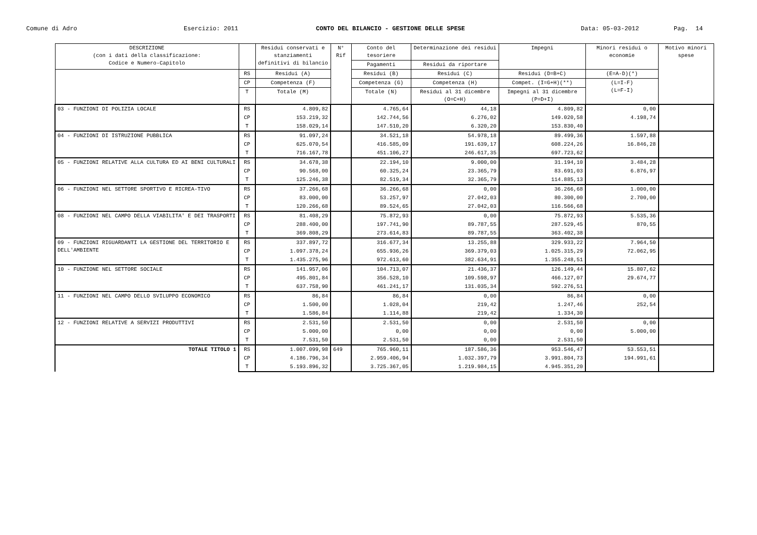Comune di Adro
Esercizio: 2011
CONTO DEL BILANCIO - GESTIONE DELLE SPESE
Data: 05-03-2012
Pag. 14
| DESCRIZIONE (con i dati della classificazione: Codice e Numero-Capitolo | | Residui conservati e stanziamenti definitivi di bilancio | N° Rif | Conto del tesoriere | Determinazione dei residui | Impegni | Minori residui o economie | Motivo minori spese |
| --- | --- | --- | --- | --- | --- | --- | --- | --- |
| | | | | Pagamenti | Residui da riportare | | | |
| | RS | Residui (A) | | Residui (B) | Residui (C) | Residui (D=B+C) | (E=A-D)(*) | |
| | CP | Competenza (F) | | Competenza (G) | Competenza (H) | Compet. (I=G+H)(**) | (L=I-F) (L=F-I) | |
| | T | Totale (M) | | Totale (N) | Residui al 31 dicembre (O=C+H) | Impegni al 31 dicembre (P=D+I) | | |
| 03 - FUNZIONI DI POLIZIA LOCALE | RS | 4.809,82 | | 4.765,64 | 44,18 | 4.809,82 | 0,00 | |
| | CP | 153.219,32 | | 142.744,56 | 6.276,02 | 149.020,58 | 4.198,74 | |
| | T | 158.029,14 | | 147.510,20 | 6.320,20 | 153.830,40 | | |
| 04 - FUNZIONI DI ISTRUZIONE PUBBLICA | RS | 91.097,24 | | 34.521,18 | 54.978,18 | 89.499,36 | 1.597,88 | |
| | CP | 625.070,54 | | 416.585,09 | 191.639,17 | 608.224,26 | 16.846,28 | |
| | T | 716.167,78 | | 451.106,27 | 246.617,35 | 697.723,62 | | |
| 05 - FUNZIONI RELATIVE ALLA CULTURA ED AI BENI CULTURALI | RS | 34.678,38 | | 22.194,10 | 9.000,00 | 31.194,10 | 3.484,28 | |
| | CP | 90.568,00 | | 60.325,24 | 23.365,79 | 83.691,03 | 6.876,97 | |
| | T | 125.246,38 | | 82.519,34 | 32.365,79 | 114.885,13 | | |
| 06 - FUNZIONI NEL SETTORE SPORTIVO E RICREA-TIVO | RS | 37.266,68 | | 36.266,68 | 0,00 | 36.266,68 | 1.000,00 | |
| | CP | 83.000,00 | | 53.257,97 | 27.042,03 | 80.300,00 | 2.700,00 | |
| | T | 120.266,68 | | 89.524,65 | 27.042,03 | 116.566,68 | | |
| 08 - FUNZIONI NEL CAMPO DELLA VIABILITA' E DEI TRASPORTI | RS | 81.408,29 | | 75.872,93 | 0,00 | 75.872,93 | 5.535,36 | |
| | CP | 288.400,00 | | 197.741,90 | 89.787,55 | 287.529,45 | 870,55 | |
| | T | 369.808,29 | | 273.614,83 | 89.787,55 | 363.402,38 | | |
| 09 - FUNZIONI RIGUARDANTI LA GESTIONE DEL TERRITORIO E DELL'AMBIENTE | RS | 337.897,72 | | 316.677,34 | 13.255,88 | 329.933,22 | 7.964,50 | |
| | CP | 1.097.378,24 | | 655.936,26 | 369.379,03 | 1.025.315,29 | 72.062,95 | |
| | T | 1.435.275,96 | | 972.613,60 | 382.634,91 | 1.355.248,51 | | |
| 10 - FUNZIONE NEL SETTORE SOCIALE | RS | 141.957,06 | | 104.713,07 | 21.436,37 | 126.149,44 | 15.807,62 | |
| | CP | 495.801,84 | | 356.528,10 | 109.598,97 | 466.127,07 | 29.674,77 | |
| | T | 637.758,90 | | 461.241,17 | 131.035,34 | 592.276,51 | | |
| 11 - FUNZIONI NEL CAMPO DELLO SVILUPPO ECONOMICO | RS | 86,84 | | 86,84 | 0,00 | 86,84 | 0,00 | |
| | CP | 1.500,00 | | 1.028,04 | 219,42 | 1.247,46 | 252,54 | |
| | T | 1.586,84 | | 1.114,88 | 219,42 | 1.334,30 | | |
| 12 - FUNZIONI RELATIVE A SERVIZI PRODUTTIVI | RS | 2.531,50 | | 2.531,50 | 0,00 | 2.531,50 | 0,00 | |
| | CP | 5.000,00 | | 0,00 | 0,00 | 0,00 | 5.000,00 | |
| | T | 7.531,50 | | 2.531,50 | 0,00 | 2.531,50 | | |
| TOTALE TITOLO 1 | RS | 1.007.099,98 | 649 | 765.960,11 | 187.586,36 | 953.546,47 | 53.553,51 | |
| | CP | 4.186.796,34 | | 2.959.406,94 | 1.032.397,79 | 3.991.804,73 | 194.991,61 | |
| | T | 5.193.896,32 | | 3.725.367,05 | 1.219.984,15 | 4.945.351,20 | | |